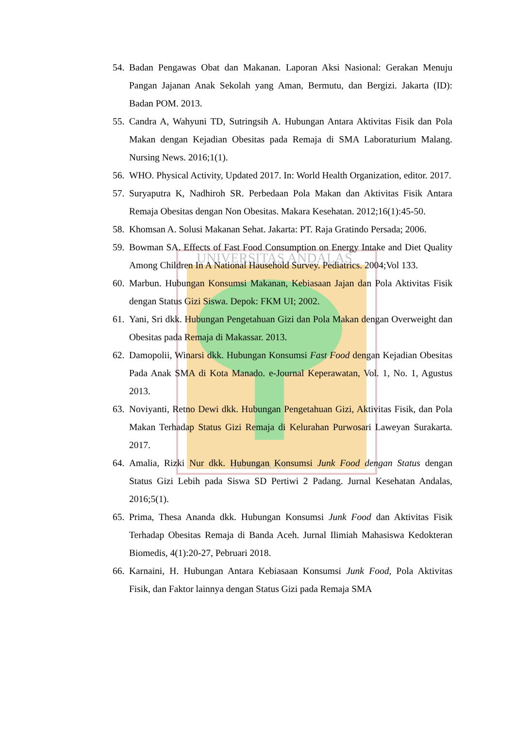UNIVERSITAS ANDALAS
KEDJAJAAN
54. Badan Pengawas Obat dan Makanan. Laporan Aksi Nasional: Gerakan Menuju Pangan Jajanan Anak Sekolah yang Aman, Bermutu, dan Bergizi. Jakarta (ID): Badan POM. 2013.
55. Candra A, Wahyuni TD, Sutringsih A. Hubungan Antara Aktivitas Fisik dan Pola Makan dengan Kejadian Obesitas pada Remaja di SMA Laboraturium Malang. Nursing News. 2016;1(1).
56. WHO. Physical Activity, Updated 2017. In: World Health Organization, editor. 2017.
57. Suryaputra K, Nadhiroh SR. Perbedaan Pola Makan dan Aktivitas Fisik Antara Remaja Obesitas dengan Non Obesitas. Makara Kesehatan. 2012;16(1):45-50.
58. Khomsan A. Solusi Makanan Sehat. Jakarta: PT. Raja Gratindo Persada; 2006.
59. Bowman SA. Effects of Fast Food Consumption on Energy Intake and Diet Quality Among Children In A National Hausehold Survey. Pediatrics. 2004;Vol 133.
60. Marbun. Hubungan Konsumsi Makanan, Kebiasaan Jajan dan Pola Aktivitas Fisik dengan Status Gizi Siswa. Depok: FKM UI; 2002.
61. Yani, Sri dkk. Hubungan Pengetahuan Gizi dan Pola Makan dengan Overweight dan Obesitas pada Remaja di Makassar. 2013.
62. Damopolii, Winarsi dkk. Hubungan Konsumsi Fast Food dengan Kejadian Obesitas Pada Anak SMA di Kota Manado. e-Journal Keperawatan, Vol. 1, No. 1, Agustus 2013.
63. Noviyanti, Retno Dewi dkk. Hubungan Pengetahuan Gizi, Aktivitas Fisik, dan Pola Makan Terhadap Status Gizi Remaja di Kelurahan Purwosari Laweyan Surakarta. 2017.
64. Amalia, Rizki Nur dkk. Hubungan Konsumsi Junk Food dengan Status dengan Status Gizi Lebih pada Siswa SD Pertiwi 2 Padang. Jurnal Kesehatan Andalas, 2016;5(1).
65. Prima, Thesa Ananda dkk. Hubungan Konsumsi Junk Food dan Aktivitas Fisik Terhadap Obesitas Remaja di Banda Aceh. Jurnal Ilimiah Mahasiswa Kedokteran Biomedis, 4(1):20-27, Pebruari 2018.
66. Karnaini, H. Hubungan Antara Kebiasaan Konsumsi Junk Food, Pola Aktivitas Fisik, dan Faktor lainnya dengan Status Gizi pada Remaja SMA